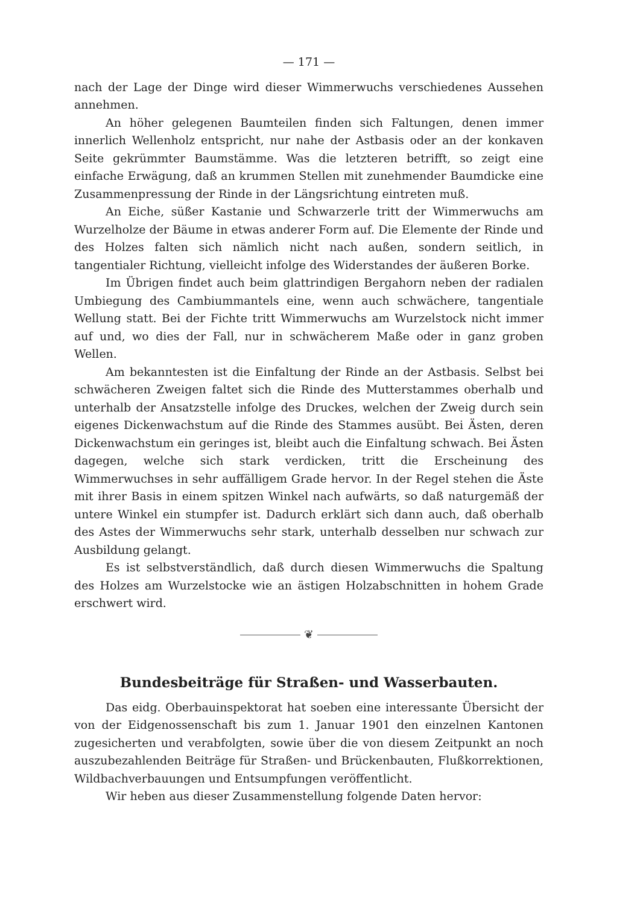— 171 —
nach der Lage der Dinge wird dieser Wimmerwuchs verschiedenes Aussehen annehmen.
An höher gelegenen Baumteilen finden sich Faltungen, denen immer innerlich Wellenholz entspricht, nur nahe der Astbasis oder an der konkaven Seite gekrümmter Baumstämme. Was die letzteren betrifft, so zeigt eine einfache Erwägung, daß an krummen Stellen mit zunehmender Baumdicke eine Zusammenpressung der Rinde in der Längsrichtung eintreten muß.
An Eiche, süßer Kastanie und Schwarzerle tritt der Wimmerwuchs am Wurzelholze der Bäume in etwas anderer Form auf. Die Elemente der Rinde und des Holzes falten sich nämlich nicht nach außen, sondern seitlich, in tangentialer Richtung, vielleicht infolge des Widerstandes der äußeren Borke.
Im Übrigen findet auch beim glattrindigen Bergahorn neben der radialen Umbiegung des Cambiummantels eine, wenn auch schwächere, tangentiale Wellung statt. Bei der Fichte tritt Wimmerwuchs am Wurzelstock nicht immer auf und, wo dies der Fall, nur in schwächerem Maße oder in ganz groben Wellen.
Am bekanntesten ist die Einfaltung der Rinde an der Astbasis. Selbst bei schwächeren Zweigen faltet sich die Rinde des Mutterstammes oberhalb und unterhalb der Ansatzstelle infolge des Druckes, welchen der Zweig durch sein eigenes Dickenwachstum auf die Rinde des Stammes ausübt. Bei Ästen, deren Dickenwachstum ein geringes ist, bleibt auch die Einfaltung schwach. Bei Ästen dagegen, welche sich stark verdicken, tritt die Erscheinung des Wimmerwuchses in sehr auffälligem Grade hervor. In der Regel stehen die Äste mit ihrer Basis in einem spitzen Winkel nach aufwärts, so daß naturgemäß der untere Winkel ein stumpfer ist. Dadurch erklärt sich dann auch, daß oberhalb des Astes der Wimmerwuchs sehr stark, unterhalb desselben nur schwach zur Ausbildung gelangt.
Es ist selbstverständlich, daß durch diesen Wimmerwuchs die Spaltung des Holzes am Wurzelstocke wie an ästigen Holzabschnitten in hohem Grade erschwert wird.
❦
Bundesbeiträge für Straßen- und Wasserbauten.
Das eidg. Oberbauinspektorat hat soeben eine interessante Übersicht der von der Eidgenossenschaft bis zum 1. Januar 1901 den einzelnen Kantonen zugesicherten und verabfolgten, sowie über die von diesem Zeitpunkt an noch auszubezahlenden Beiträge für Straßen- und Brückenbauten, Flußkorrektionen, Wildbachverbauungen und Entsumpfungen veröffentlicht.
Wir heben aus dieser Zusammenstellung folgende Daten hervor: